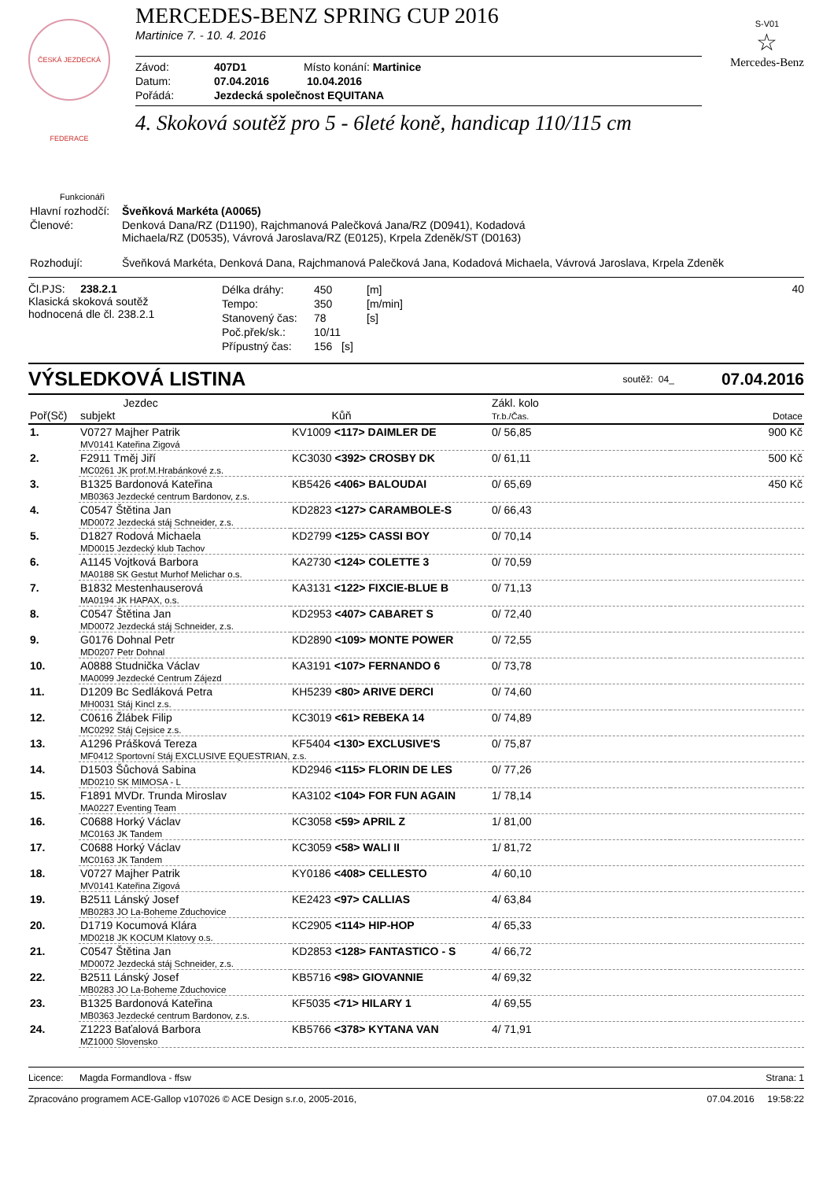ČESKÁ JEZDECKÁ FEDERACE
MERCEDES-BENZ SPRING CUP 2016
Martinice 7. - 10. 4. 2016
Závod: 407D1 Místo konání: Martinice
Datum: 07.04.2016 10.04.2016
Pořádá: Jezdecká společnost EQUITANA
4. Skoková soutěž pro 5 - 6leté koně, handicap 110/115 cm
S-V01
☆
Mercedes-Benz
Funkcionáři
| Hlavní rozhodčí: | Šveňková Markéta (A0065) |
| Členové: | Denková Dana/RZ (D1190), Rajchmanová Palečková Jana/RZ (D0941), Kodadová Michaela/RZ (D0535), Vávrová Jaroslava/RZ (E0125), Krpela Zdeněk/ST (D0163) |
| Rozhodují: | Šveňková Markéta, Denková Dana, Rajchmanová Palečková Jana, Kodadová Michaela, Vávrová Jaroslava, Krpela Zdeněk |
Čl.PJS: 238.2.1
Klasická skoková soutěž
hodnocená dle čl. 238.2.1
| Délka dráhy: | 450 | [m] |
| Tempo: | 350 | [m/min] |
| Stanovený čas: | 78 | [s] |
| Poč.přek/sk.: | 10/11 | |
| Přípustný čas: | 156 [s] | |
40
VÝSLEDKOVÁ LISTINA
soutěž: 04_ 07.04.2016
| Poř(Sč) | Jezdec subjekt | Kůň | Zákl. kolo Tr.b./Čas. | Dotace |
| --- | --- | --- | --- | --- |
| 1. | V0727 Majher Patrik | KV1009 <117> DAIMLER DE | 0/ 56,85 | 900 Kč |
| | MV0141 Kateřina Zigová | | | |
| 2. | F2911 Tměj Jiří | KC3030 <392> CROSBY DK | 0/ 61,11 | 500 Kč |
| | MC0261 JK prof.M.Hrabánkové z.s. | | | |
| 3. | B1325 Bardonová Kateřina | KB5426 <406> BALOUDAI | 0/ 65,69 | 450 Kč |
| | MB0363 Jezdecké centrum Bardonov, z.s. | | | |
| 4. | C0547 Štětina Jan | KD2823 <127> CARAMBOLE-S | 0/ 66,43 | |
| | MD0072 Jezdecká stáj Schneider, z.s. | | | |
| 5. | D1827 Rodová Michaela | KD2799 <125> CASSI BOY | 0/ 70,14 | |
| | MD0015 Jezdecký klub Tachov | | | |
| 6. | A1145 Vojtková Barbora | KA2730 <124> COLETTE 3 | 0/ 70,59 | |
| | MA0188 SK Gestut Murhof Melichar o.s. | | | |
| 7. | B1832 Mestenhauserová | KA3131 <122> FIXCIE-BLUE B | 0/ 71,13 | |
| | MA0194 JK HAPAX, o.s. | | | |
| 8. | C0547 Štětina Jan | KD2953 <407> CABARET S | 0/ 72,40 | |
| | MD0072 Jezdecká stáj Schneider, z.s. | | | |
| 9. | G0176 Dohnal Petr | KD2890 <109> MONTE POWER | 0/ 72,55 | |
| | MD0207 Petr Dohnal | | | |
| 10. | A0888 Studnička Václav | KA3191 <107> FERNANDO 6 | 0/ 73,78 | |
| | MA0099 Jezdecké Centrum Zájezd | | | |
| 11. | D1209 Bc Sedláková Petra | KH5239 <80> ARIVE DERCI | 0/ 74,60 | |
| | MH0031 Stáj Kincl z.s. | | | |
| 12. | C0616 Žlábek Filip | KC3019 <61> REBEKA 14 | 0/ 74,89 | |
| | MC0292 Stáj Cejsice z.s. | | | |
| 13. | A1296 Prášková Tereza | KF5404 <130> EXCLUSIVE'S | 0/ 75,87 | |
| | MF0412 Sportovní Stáj EXCLUSIVE EQUESTRIAN, z.s. | | | |
| 14. | D1503 Šůchová Sabina | KD2946 <115> FLORIN DE LES | 0/ 77,26 | |
| | MD0210 SK MIMOSA - L | | | |
| 15. | F1891 MVDr. Trunda Miroslav | KA3102 <104> FOR FUN AGAIN | 1/ 78,14 | |
| | MA0227 Eventing Team | | | |
| 16. | C0688 Horký Václav | KC3058 <59> APRIL Z | 1/ 81,00 | |
| | MC0163 JK Tandem | | | |
| 17. | C0688 Horký Václav | KC3059 <58> WALI II | 1/ 81,72 | |
| | MC0163 JK Tandem | | | |
| 18. | V0727 Majher Patrik | KY0186 <408> CELLESTO | 4/ 60,10 | |
| | MV0141 Kateřina Zigová | | | |
| 19. | B2511 Lánský Josef | KE2423 <97> CALLIAS | 4/ 63,84 | |
| | MB0283 JO La-Boheme Zduchovice | | | |
| 20. | D1719 Kocumová Klára | KC2905 <114> HIP-HOP | 4/ 65,33 | |
| | MD0218 JK KOCUM Klatovy o.s. | | | |
| 21. | C0547 Štětina Jan | KD2853 <128> FANTASTICO - S | 4/ 66,72 | |
| | MD0072 Jezdecká stáj Schneider, z.s. | | | |
| 22. | B2511 Lánský Josef | KB5716 <98> GIOVANNIE | 4/ 69,32 | |
| | MB0283 JO La-Boheme Zduchovice | | | |
| 23. | B1325 Bardonová Kateřina | KF5035 <71> HILARY 1 | 4/ 69,55 | |
| | MB0363 Jezdecké centrum Bardonov, z.s. | | | |
| 24. | Z1223 Baťalová Barbora | KB5766 <378> KYTANA VAN | 4/ 71,91 | |
| | MZ1000 Slovensko | | | |
Licence: Magda Formandlova - ffsw Strana: 1
Zpracováno programem ACE-Gallop v107026 © ACE Design s.r.o, 2005-2016, 07.04.2016 19:58:22